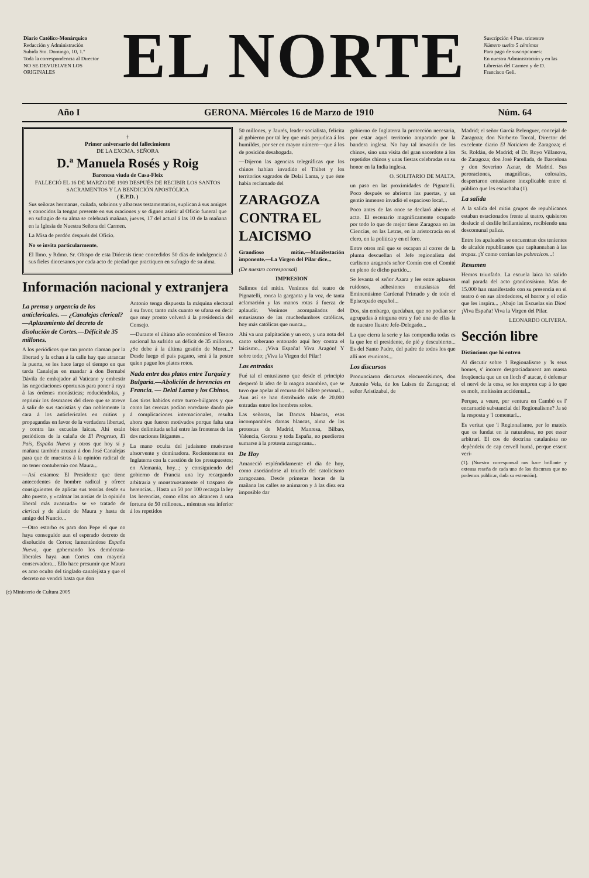Diario Católico-Monárquico
Redacción y Administración
Subida Sto. Domingo, 10, 1.º
Toda la correspondencia al Director
NO SE DEVUELVEN LOS ORIGINALES
EL NORTE
Suscripción 4 Ptas. trimestre
Número suelto 5 céntimos
Para pago de suscripciones:
En nuestra Administración y en las Librerías del Carmen y de D. Francisco Geli.
Año I GERONA. Miércoles 16 de Marzo de 1910 Núm. 64
†
Primer aniversario del fallecimiento
DE LA EXCMA. SEÑORA
D.ª Manuela Rosés y Roig
Baronesa viuda de Casa-Fleix
FALLECIÓ EL 16 DE MARZO DE 1909 DESPUÉS DE RECIBIR LOS SANTOS SACRAMENTOS Y LA BENDICIÓN APOSTÓLICA
( E.P.D. )
Sus señoras hermanas, cuñada, sobrinos y albaceas testamentarios, suplican á sus amigos y conocidos la tengan presente en sus oraciones y se dignen asistir al Oficio funeral que en sufragio de su alma se celebrará mañana, jueves, 17 del actual á las 10 de la mañana en la Iglesia de Nuestra Señora del Carmen.
La Misa de perdón después del Oficio.
No se invita particularmente.
El Ilmo. y Rdmo. Sr. Obispo de esta Diócesis tiene concedidos 50 días de indulgencia á sus fieles diocesanos por cada acto de piedad que practiquen en sufragio de su alma.
Información nacional y extranjera
La prensa y urgencia de los anticlericales. — ¿Canalejas clerical?—Aplazamiento del decreto de disolución de Cortes.—Déficit de 35 millones.
A los periódicos que tan pronto claman por la libertad y la echan á la calle hay que atrancar la puerta, se les hace largo el tiempo en que tarda Canalejas en mandar á don Bernabé Dávila de embajador al Vaticano y embestir las negociaciones oportunas para poner á raya á las órdenes monásticas; reduciéndolas, y reprimir los desmanes del clero que se atreve á salir de sus sacristías y dan noblemente la cara á los anticlericales en mitins y propagandas en favor de la verdadera libertad, y contra las escuelas laicas. Ahí están periódicos de la calaña de El Progreso, El País, España Nueva y otros que hoy sí y mañana también azuzan á don José Canalejas para que de muestras á la opinión radical de no tener contubernio con Maura...
—Así estamos: El Presidente que tiene antecedentes de hombre radical y ofrece consiguientes de aplicar sus teorías desde su alto puesto, y «calmar las ansias de la opinión liberal más avanzada» se ve tratado de clerical y de aliado de Maura y hasta de amigo del Nuncio...
—Otro estorbo es para don Pepe el que no haya conseguido aun el esperado decreto de disolución de Cortes; lamentándose España Nueva, que gobernando los demócrata-liberales haya aun Cortes con mayoría conservadora... Ello hace presumir que Maura es amo oculto del tinglado canalejista y que el decreto no vendrá hasta que don
Antonio tenga dispuesta la máquina electoral á su favor, tanto más cuanto se ufana en decir que muy pronto volverá á la presidencia del Consejo.
—Durante el último año económico el Tesoro nacional ha sufrido un déficit de 35 millones. ¿Se debe á la última gestión de Moret...? Desde luego el país pagano, será á la postre quien pague los platos rotos.
Nada entre dos platos entre Turquía y Bulgaria.—Abolición de herencias en Francia. — Delai Lama y los Chinos.
Los tiros habidos entre turco-búlgaros y que como las cerezas podían enredarse dando pie á complicaciones internacionales, resulta ahora que fueron motivados porque falta una bien delimitada señal entre las fronteras de las dos naciones litigantes...
La mano oculta del judaísmo muéstrase absorvente y dominadora. Recientemente en Inglaterra con la cuestión de los presupuestos; en Alemania, hoy...; y consiguiendo del gobierno de Francia una ley recargando arbitraria y monstruosamente el traspaso de herencias... Hasta un 50 por 100 recarga la ley las herencias, como ellas no alcancen á una fortuna de 50 millones... mientras sea inferior á los repetidos
50 millones, y Jaurés, leader socialista, felicita al gobierno por tal ley que más perjudica á los humildes, por ser en mayor número—que á los de posición desahogada.
—Dijeron las agencias telegráficas que los chinos habían invadido el Thibet y los territorios sagrados de Delai Lama, y que éste había reclamado del
ZARAGOZA CONTRA EL LAICISMO
Grandioso mitin.—Manifestación imponente.—La Virgen del Pilar dice...
(De nuestro corresponsal)
IMPRESION
Salimos del mitin. Venimos del teatro de Pignatelli, ronca la garganta y la voz, de tanta aclamación y las manos rotas á fuerza de aplaudir. Venimos acompañados del entusiasmo de las muchedumbres católicas, hoy más católicas que nunca...
Ahí va una palpitación y un eco, y una nota del canto soberano entonado aquí hoy contra el laicismo... ¡Viva España! Viva Aragón! Y sobre todo; ¡Viva la Virgen del Pilar!
Las entradas
Fué tal el entusiasmo que desde el principio despertó la idea de la magna asamblea, que se tuvo que apelar al recurso del billete personal... Aun así se han distribuido más de 20.000 entradas entre los hombres solos.
Las señoras, las Damas blancas, esas incomparables damas blancas, alma de las protestas de Madrid, Manresa, Bilbao, Valencia, Gerona y toda España, no puedieron sumarse á la protesta zaragozana...
De Hoy
Amaneció espléndidamente el día de hoy, como asociándose al triunfo del catolicismo zaragozano. Desde primeras horas de la mañana las calles se animaron y á las diez era imposible dar
gobierno de Inglaterra la protección necesaria, por estar aquel territorio amparado por la bandera inglesa. No hay tal invasión de los chinos, sino una visita del gran sacerdote á los repetidos chinos y unas fiestas celebradas en su honor en la India inglesa.
O. SOLITARIO DE MALTA.
un paso en las proximidades de Pignatelli. Poco después se abrieron las puertas, y un gentío inmenso invadió el espacioso local...
Poco antes de las once se declaró abierto el acto. El escenario magníficamente ocupado por todo lo que de mejor tiene Zaragoza en las Ciencias, en las Letras, en la aristocracia en el clero, en la política y en el foro.
Entre otros mil que se escapan al correr de la pluma descuellan el Jefe regionalista del carlismo aragonés señor Comín con el Comité en pleno de dicho partido...
Se levanta el señor Azara y lee entre aplausos ruidosos, adhesiones entusiastas del Eminentísimo Cardenal Primado y de todo el Episcopado español...
Dos, sin embargo, quedaban, que no podían ser agrupadas á ninguna otra y fué una de ellas la de nuestro Ilustre Jefe-Delegado...
La que cierra la serie y las compendia todas es la que lee el presidente, de pié y descubierto... Es del Santo Padre, del padre de todos los que allí nos reunimos...
Los discursos
Pronunciaron discursos elocuentísimos, don Antonio Vela, de los Luises de Zaragoza; el señor Aristizabal, de
Madrid; el señor García Belenguer, concejal de Zaragoza; don Norberto Torcal, Director del excelente diario El Noticiero de Zaragoza; el Sr. Roldán, de Madrid; el Dr. Royo Villanova, de Zaragoza; don José Parellada, de Barcelona y don Severino Aznar, de Madrid. Sus peroraciones, magníficas, colosales, despertaron entusiasmo inexplicable entre el público que les escuchaba (1).
La salida
A la salida del mitin grupos de republicanos estaban estacionados frente al teatro, quisieron deslucir el desfile brillantísimo, recibiendo una descomunal paliza.
Entre los apaleados se encuentran dos tenientes de alcalde republicanos que capitaneaban á las tropas. ¡Y como corrían los pobrecicos...!
Resumen
Hemos triunfado. La escuela laica ha salido mal parada del acto grandiosísimo. Mas de 15.000 han manifestado con su presencia en el teatro ó en sus alrededores, el horror y el odio que les inspira... ¡Abajo las Escuelas sin Dios! ¡Viva España! Viva la Virgen del Pilar.
LEONARDO OLIVERA.
Sección libre
Distincions que hi entren
Al discutir sobre 'l Regionalisme y 'ls seus homes, s' incorre desgraciadament am massa freqüencia que un en lloch d' atacar, ó defensar el nervi de la cosa, se les empren cap á lo que es molt, moltíssim accidental...
Perque, a veure, per ventura en Cambó es l' encarnació substancial del Regionalisme? Ja sé la resposta y 'l comentari...
Es veritat que 'l Regionalisme, per lo mateix que es fundat en la naturalesa, no pot esser arbitrari. El cos de doctrina catalanista no depèndeix de cap cervell humá, perque essent veri-
(1). (Nuestro corresponsal nos hace brillante y extensa reseña de cada uno de los discursos que no podemos publicar, dada su extensión).
(c) Ministerio de Cultura 2005